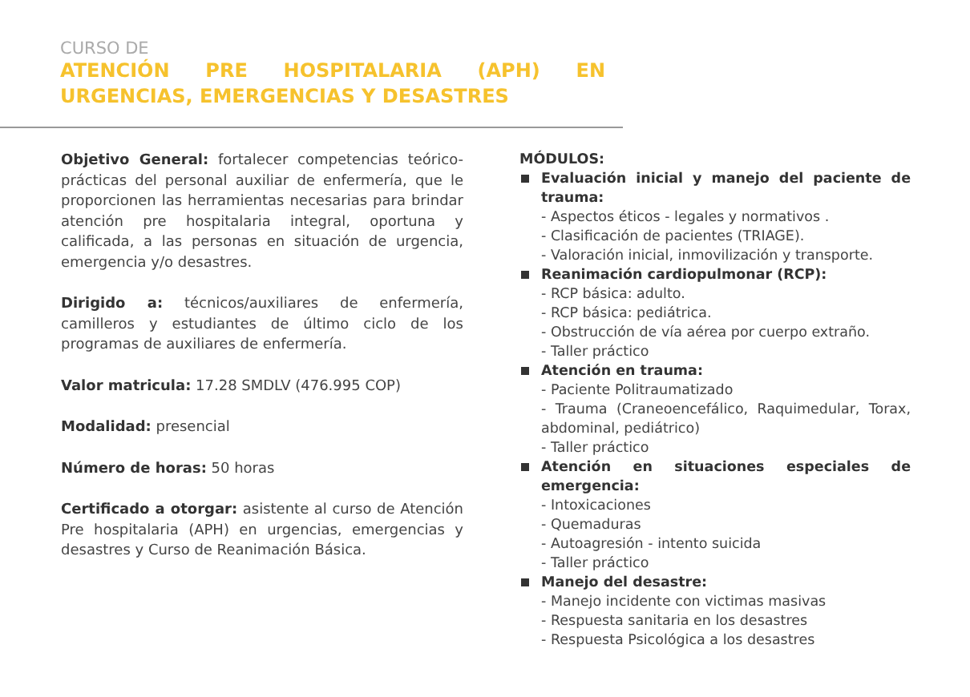CURSO DE
ATENCIÓN PRE HOSPITALARIA (APH) EN URGENCIAS, EMERGENCIAS Y DESASTRES
Objetivo General: fortalecer competencias teórico- prácticas del personal auxiliar de enfermería, que le proporcionen las herramientas necesarias para brindar atención pre hospitalaria integral, oportuna y calificada, a las personas en situación de urgencia, emergencia y/o desastres.
Dirigido a: técnicos/auxiliares de enfermería, camilleros y estudiantes de último ciclo de los programas de auxiliares de enfermería.
Valor matricula: 17.28 SMDLV (476.995 COP)
Modalidad: presencial
Número de horas: 50 horas
Certificado a otorgar: asistente al curso de Atención Pre hospitalaria (APH) en urgencias, emergencias y desastres y Curso de Reanimación Básica.
MÓDULOS:
Evaluación inicial y manejo del paciente de trauma:
- Aspectos éticos - legales y normativos .
- Clasificación de pacientes (TRIAGE).
- Valoración inicial, inmovilización y transporte.
Reanimación cardiopulmonar (RCP):
- RCP básica: adulto.
- RCP básica: pediátrica.
- Obstrucción de vía aérea por cuerpo extraño.
- Taller práctico
Atención en trauma:
- Paciente Politraumatizado
- Trauma (Craneoencefálico, Raquimedular, Torax, abdominal, pediátrico)
- Taller práctico
Atención en situaciones especiales de emergencia:
- Intoxicaciones
- Quemaduras
- Autoagresión - intento suicida
- Taller práctico
Manejo del desastre:
- Manejo incidente con victimas masivas
- Respuesta sanitaria en los desastres
- Respuesta Psicológica a los desastres